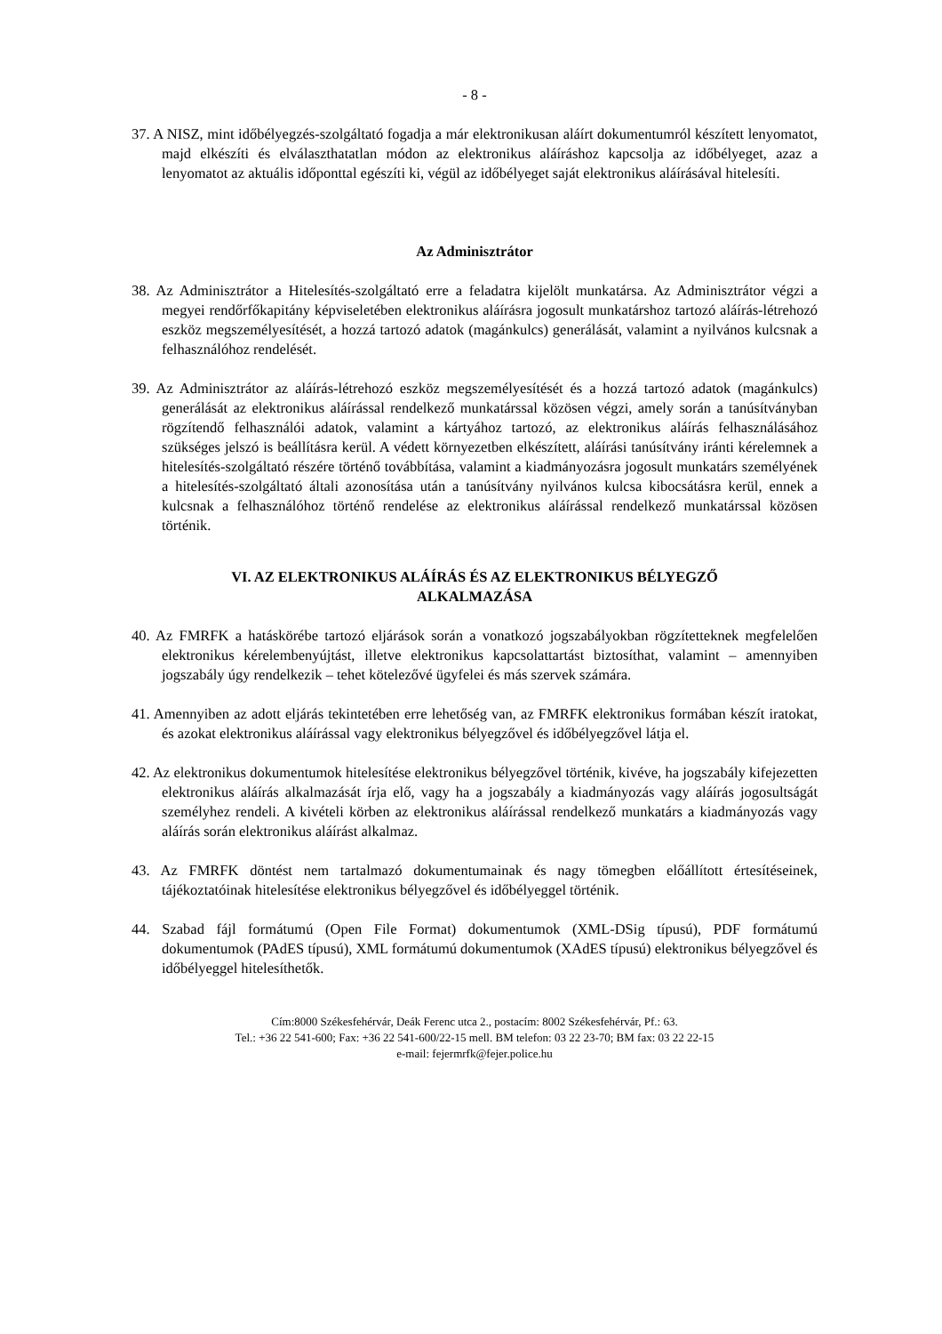- 8 -
37. A NISZ, mint időbélyegzés-szolgáltató fogadja a már elektronikusan aláírt dokumentumról készített lenyomatot, majd elkészíti és elválaszthatatlan módon az elektronikus aláíráshoz kapcsolja az időbélyeget, azaz a lenyomatot az aktuális időponttal egészíti ki, végül az időbélyeget saját elektronikus aláírásával hitelesíti.
Az Adminisztrátor
38. Az Adminisztrátor a Hitelesítés-szolgáltató erre a feladatra kijelölt munkatársa. Az Adminisztrátor végzi a megyei rendőrfőkapitány képviseletében elektronikus aláírásra jogosult munkatárshoz tartozó aláírás-létrehozó eszköz megszemélyesítését, a hozzá tartozó adatok (magánkulcs) generálását, valamint a nyilvános kulcsnak a felhasználóhoz rendelését.
39. Az Adminisztrátor az aláírás-létrehozó eszköz megszemélyesítését és a hozzá tartozó adatok (magánkulcs) generálását az elektronikus aláírással rendelkező munkatárssal közösen végzi, amely során a tanúsítványban rögzítendő felhasználói adatok, valamint a kártyához tartozó, az elektronikus aláírás felhasználásához szükséges jelszó is beállításra kerül. A védett környezetben elkészített, aláírási tanúsítvány iránti kérelemnek a hitelesítés-szolgáltató részére történő továbbítása, valamint a kiadmányozásra jogosult munkatárs személyének a hitelesítés-szolgáltató általi azonosítása után a tanúsítvány nyilvános kulcsa kibocsátásra kerül, ennek a kulcsnak a felhasználóhoz történő rendelése az elektronikus aláírással rendelkező munkatárssal közösen történik.
VI. AZ ELEKTRONIKUS ALÁÍRÁS ÉS AZ ELEKTRONIKUS BÉLYEGZŐ
ALKALMAZÁSA
40. Az FMRFK a hatáskörébe tartozó eljárások során a vonatkozó jogszabályokban rögzítetteknek megfelelően elektronikus kérelembenyújtást, illetve elektronikus kapcsolattartást biztosíthat, valamint – amennyiben jogszabály úgy rendelkezik – tehet kötelezővé ügyfelei és más szervek számára.
41. Amennyiben az adott eljárás tekintetében erre lehetőség van, az FMRFK elektronikus formában készít iratokat, és azokat elektronikus aláírással vagy elektronikus bélyegzővel és időbélyegzővel látja el.
42. Az elektronikus dokumentumok hitelesítése elektronikus bélyegzővel történik, kivéve, ha jogszabály kifejezetten elektronikus aláírás alkalmazását írja elő, vagy ha a jogszabály a kiadmányozás vagy aláírás jogosultságát személyhez rendeli. A kivételi körben az elektronikus aláírással rendelkező munkatárs a kiadmányozás vagy aláírás során elektronikus aláírást alkalmaz.
43. Az FMRFK döntést nem tartalmazó dokumentumainak és nagy tömegben előállított értesítéseinek, tájékoztatóinak hitelesítése elektronikus bélyegzővel és időbélyeggel történik.
44. Szabad fájl formátumú (Open File Format) dokumentumok (XML-DSig típusú), PDF formátumú dokumentumok (PAdES típusú), XML formátumú dokumentumok (XAdES típusú) elektronikus bélyegzővel és időbélyeggel hitelesíthetők.
Cím:8000 Székesfehérvár, Deák Ferenc utca 2., postacím: 8002 Székesfehérvár, Pf.: 63.
Tel.: +36 22 541-600; Fax: +36 22 541-600/22-15 mell. BM telefon: 03 22 23-70; BM fax: 03 22 22-15
e-mail: fejermrfk@fejer.police.hu